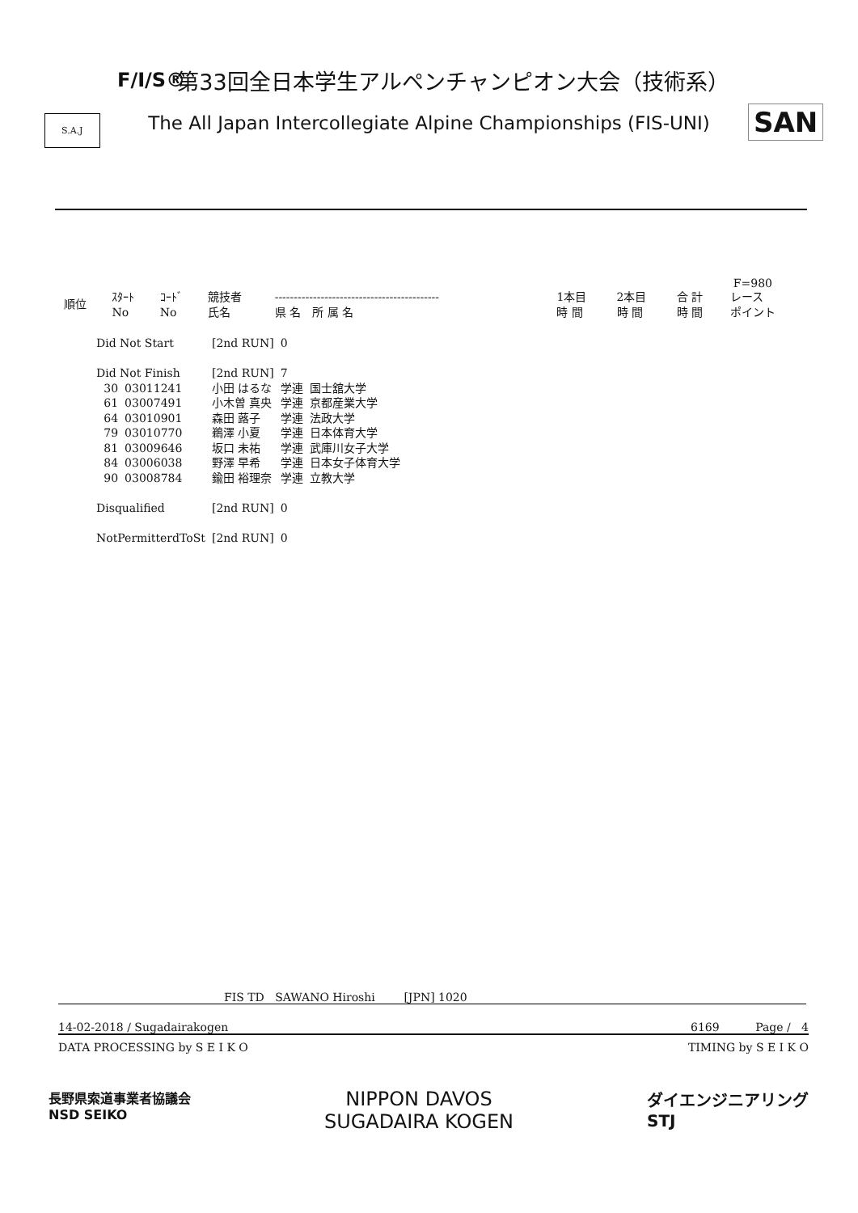F/I/S®
S.A.J SAN
第33回全日本学生アルペンチャンピオン大会（技術系）
The All Japan Intercollegiate Alpine Championships (FIS-UNI)
F=980
| 順位 | ｽﾀｰﾄ No | ｺｰﾄﾞ No | 競技者 氏名 | ------------------------------------------- 県 名 所 属 名 | 1本目 時 間 | 2本目 時 間 | 合 計 時 間 | レース ポイント |
| --- | --- | --- | --- | --- | --- | --- | --- | --- |
| Did Not Start | | [2nd RUN] | 0 | |
| Did Not Finish | | [2nd RUN] | 7 | |
| 30 | 03011241 | 小田 はるな | 学連 | 国士舘大学 |
| 61 | 03007491 | 小木曽 真央 | 学連 | 京都産業大学 |
| 64 | 03010901 | 森田 蕗子 | 学連 | 法政大学 |
| 79 | 03010770 | 鵜澤 小夏 | 学連 | 日本体育大学 |
| 81 | 03009646 | 坂口 未祐 | 学連 | 武庫川女子大学 |
| 84 | 03006038 | 野澤 早希 | 学連 | 日本女子体育大学 |
| 90 | 03008784 | 鍮田 裕理奈 | 学連 | 立教大学 |
| Disqualified | | [2nd RUN] | 0 | |
| NotPermitterdToSt | | [2nd RUN] | 0 | |
FIS TD SAWANO Hiroshi [JPN] 1020
14-02-2018 / Sugadairakogen 6169 Page / 4
DATA PROCESSING by S E I K O TIMING by S E I K O
長野県索道事業者協議会
NSD SEIKO NIPPON DAVOS
SUGADAIRA KOGEN ダイエンジニアリング
STJ